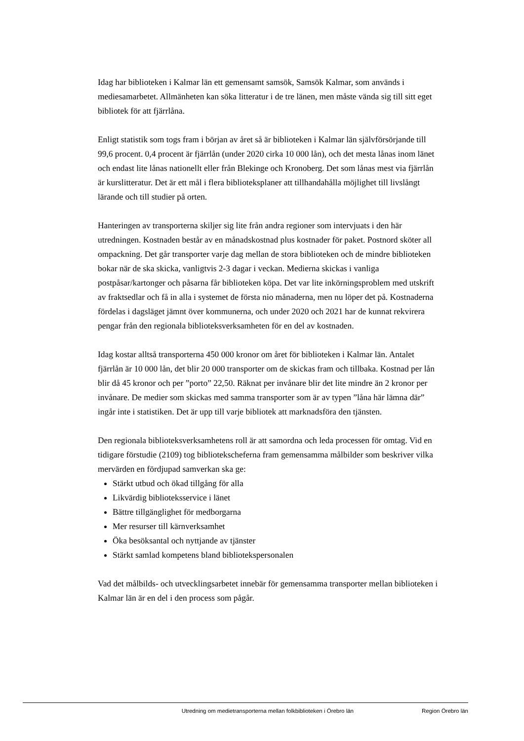Idag har biblioteken i Kalmar län ett gemensamt samsök, Samsök Kalmar, som används i mediesamarbetet. Allmänheten kan söka litteratur i de tre länen, men måste vända sig till sitt eget bibliotek för att fjärrlåna.
Enligt statistik som togs fram i början av året så är biblioteken i Kalmar län självförsörjande till 99,6 procent. 0,4 procent är fjärrlån (under 2020 cirka 10 000 lån), och det mesta lånas inom länet och endast lite lånas nationellt eller från Blekinge och Kronoberg. Det som lånas mest via fjärrlån är kurslitteratur. Det är ett mål i flera biblioteksplaner att tillhandahålla möjlighet till livslångt lärande och till studier på orten.
Hanteringen av transporterna skiljer sig lite från andra regioner som intervjuats i den här utredningen. Kostnaden består av en månadskostnad plus kostnader för paket. Postnord sköter all ompackning. Det går transporter varje dag mellan de stora biblioteken och de mindre biblioteken bokar när de ska skicka, vanligtvis 2-3 dagar i veckan. Medierna skickas i vanliga postpåsar/kartonger och påsarna får biblioteken köpa. Det var lite inkörningsproblem med utskrift av fraktsedlar och få in alla i systemet de första nio månaderna, men nu löper det på. Kostnaderna fördelas i dagsläget jämnt över kommunerna, och under 2020 och 2021 har de kunnat rekvirera pengar från den regionala biblioteksverksamheten för en del av kostnaden.
Idag kostar alltså transporterna 450 000 kronor om året för biblioteken i Kalmar län. Antalet fjärrlån är 10 000 lån, det blir 20 000 transporter om de skickas fram och tillbaka. Kostnad per lån blir då 45 kronor och per ”porto” 22,50. Räknat per invånare blir det lite mindre än 2 kronor per invånare. De medier som skickas med samma transporter som är av typen ”låna här lämna där” ingår inte i statistiken. Det är upp till varje bibliotek att marknadsföra den tjänsten.
Den regionala biblioteksverksamhetens roll är att samordna och leda processen för omtag. Vid en tidigare förstudie (2109) tog bibliotekscheferna fram gemensamma målbilder som beskriver vilka mervärden en fördjupad samverkan ska ge:
Stärkt utbud och ökad tillgång för alla
Likvärdig biblioteksservice i länet
Bättre tillgänglighet för medborgarna
Mer resurser till kärnverksamhet
Öka besöksantal och nyttjande av tjänster
Stärkt samlad kompetens bland bibliotekspersonalen
Vad det målbilds- och utvecklingsarbetet innebär för gemensamma transporter mellan biblioteken i Kalmar län är en del i den process som pågår.
Utredning om medietransporterna mellan folkbiblioteken i Örebro län Region Örebro län